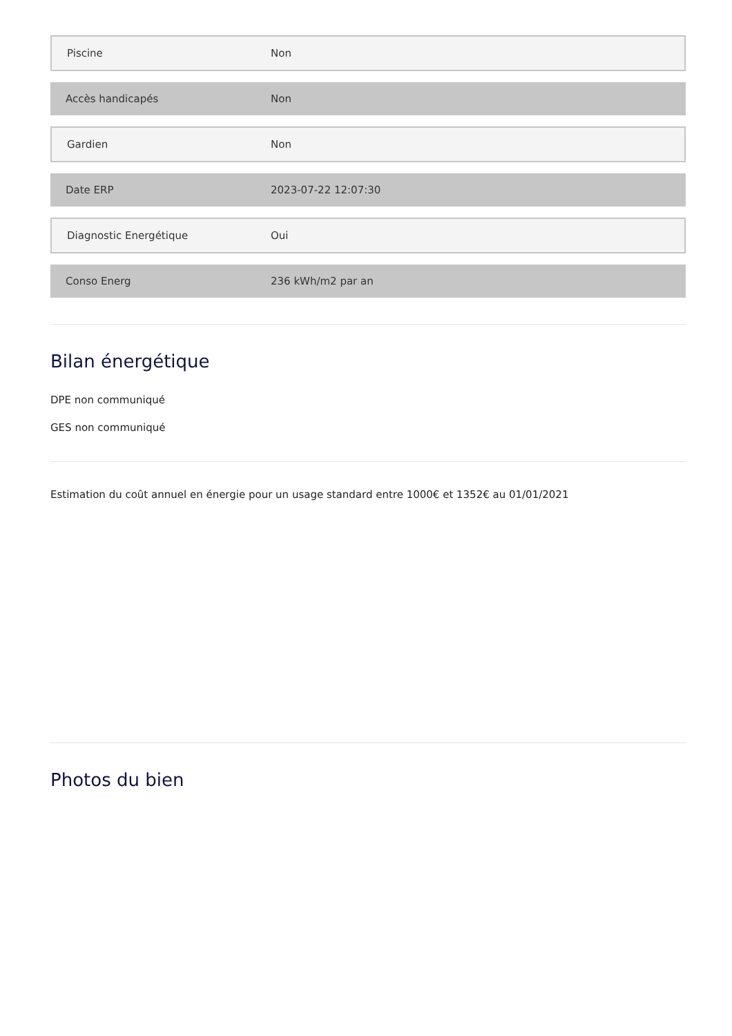| Piscine | Non |
| Accès handicapés | Non |
| Gardien | Non |
| Date ERP | 2023-07-22 12:07:30 |
| Diagnostic Energétique | Oui |
| Conso Energ | 236 kWh/m2 par an |
Bilan énergétique
DPE non communiqué
GES non communiqué
Estimation du coût annuel en énergie pour un usage standard entre 1000€ et 1352€ au 01/01/2021
Photos du bien